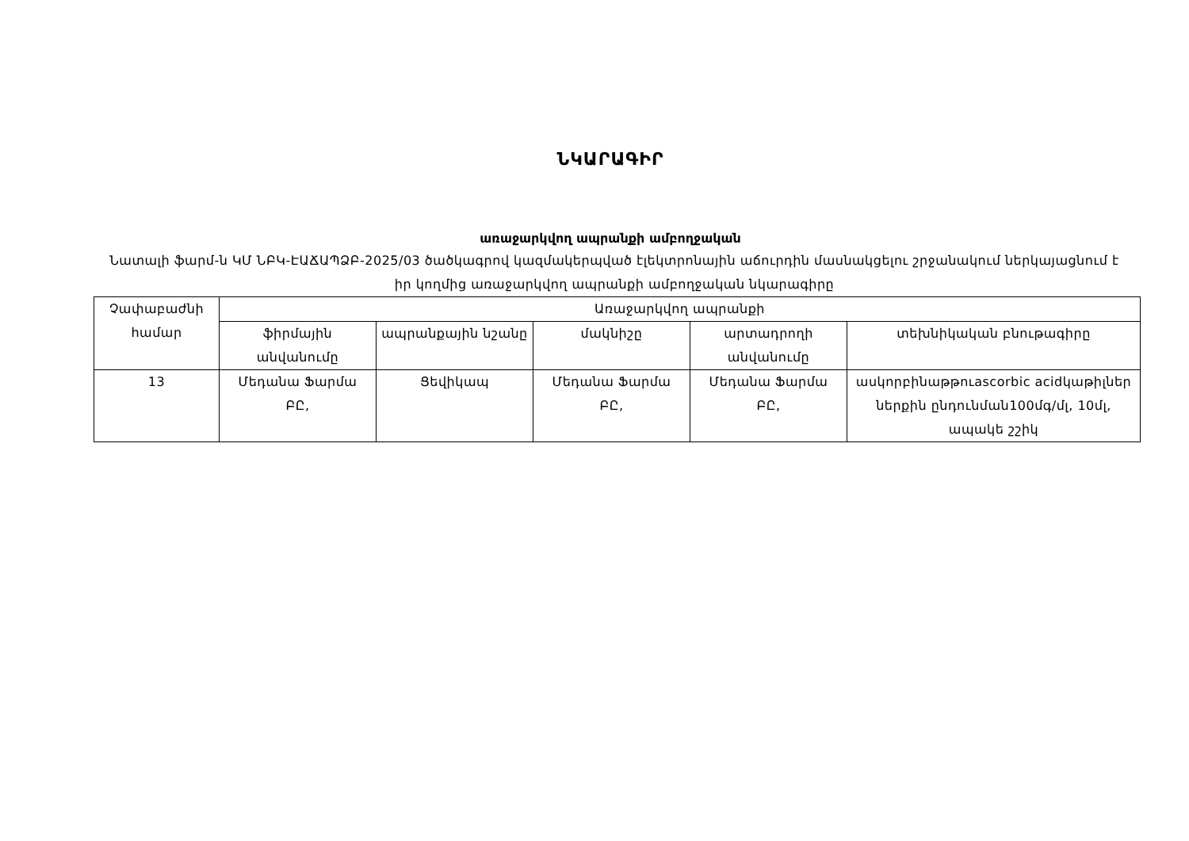ՆԿԱՐԱԳԻՐ
առաջարկվող ապրանքի ամբողջական
Նատալի ֆարմ-ն ԿՄ ՆԲԿ-ԷԱՃԱՊՁԲ-2025/03 ծածկագրով կազմակերպված էլեկտրոնային աճուրդին մասնակցելու շրջանակում ներկայացնում է իր կողմից առաջարկվող ապրանքի ամբողջական նկարագիրը
| Չափաբաժնի համար | Առաջարկվող ապրանքի | | | | |
| --- | --- | --- | --- | --- | --- |
| | ֆիրմային անվանումը | ապրանքային նշանը | մակնիշը | արտադրողի անվանումը | տեխնիկական բնութագիրը |
| 13 | Մեդանա Ֆարմա ԲԸ, | Ցեվիկապ | Մեդանա Ֆարմա ԲԸ, | Մեդանա Ֆարմա ԲԸ, | ասկորբինաթթուascorbic acidկաթիլներ ներքին ընդունման100մգ/մլ, 10մլ, ապակե շշիկ |